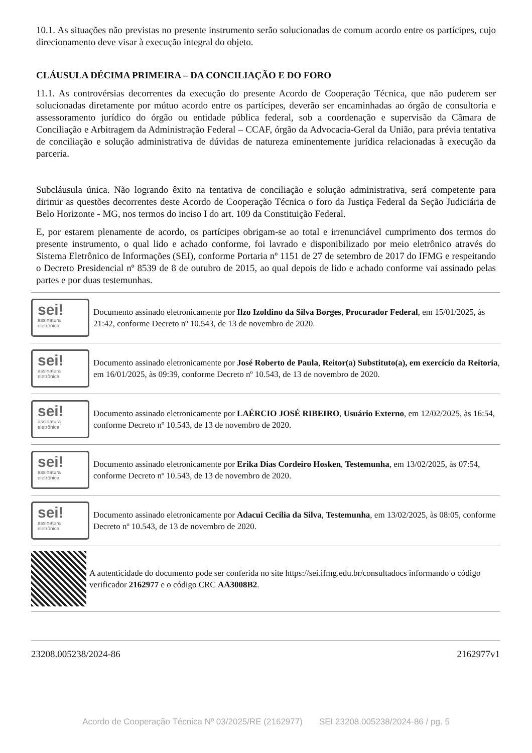10.1. As situações não previstas no presente instrumento serão solucionadas de comum acordo entre os partícipes, cujo direcionamento deve visar à execução integral do objeto.
CLÁUSULA DÉCIMA PRIMEIRA – DA CONCILIAÇÃO E DO FORO
11.1. As controvérsias decorrentes da execução do presente Acordo de Cooperação Técnica, que não puderem ser solucionadas diretamente por mútuo acordo entre os partícipes, deverão ser encaminhadas ao órgão de consultoria e assessoramento jurídico do órgão ou entidade pública federal, sob a coordenação e supervisão da Câmara de Conciliação e Arbitragem da Administração Federal – CCAF, órgão da Advocacia-Geral da União, para prévia tentativa de conciliação e solução administrativa de dúvidas de natureza eminentemente jurídica relacionadas à execução da parceria.
Subcláusula única. Não logrando êxito na tentativa de conciliação e solução administrativa, será competente para dirimir as questões decorrentes deste Acordo de Cooperação Técnica o foro da Justiça Federal da Seção Judiciária de Belo Horizonte - MG, nos termos do inciso I do art. 109 da Constituição Federal.
E, por estarem plenamente de acordo, os partícipes obrigam-se ao total e irrenunciável cumprimento dos termos do presente instrumento, o qual lido e achado conforme, foi lavrado e disponibilizado por meio eletrônico através do Sistema Eletrônico de Informações (SEI), conforme Portaria nº 1151 de 27 de setembro de 2017 do IFMG e respeitando o Decreto Presidencial nº 8539 de 8 de outubro de 2015, ao qual depois de lido e achado conforme vai assinado pelas partes e por duas testemunhas.
sei!
assinatura eletrônica
Documento assinado eletronicamente por Ilzo Izoldino da Silva Borges, Procurador Federal, em 15/01/2025, às 21:42, conforme Decreto nº 10.543, de 13 de novembro de 2020.
sei!
assinatura eletrônica
Documento assinado eletronicamente por José Roberto de Paula, Reitor(a) Substituto(a), em exercício da Reitoria, em 16/01/2025, às 09:39, conforme Decreto nº 10.543, de 13 de novembro de 2020.
sei!
assinatura eletrônica
Documento assinado eletronicamente por LAÉRCIO JOSÉ RIBEIRO, Usuário Externo, em 12/02/2025, às 16:54, conforme Decreto nº 10.543, de 13 de novembro de 2020.
sei!
assinatura eletrônica
Documento assinado eletronicamente por Erika Dias Cordeiro Hosken, Testemunha, em 13/02/2025, às 07:54, conforme Decreto nº 10.543, de 13 de novembro de 2020.
sei!
assinatura eletrônica
Documento assinado eletronicamente por Adacui Cecilia da Silva, Testemunha, em 13/02/2025, às 08:05, conforme Decreto nº 10.543, de 13 de novembro de 2020.
A autenticidade do documento pode ser conferida no site https://sei.ifmg.edu.br/consultadocs informando o código verificador 2162977 e o código CRC AA3008B2.
23208.005238/2024-86 2162977v1
Acordo de Cooperação Técnica Nº 03/2025/RE (2162977) SEI 23208.005238/2024-86 / pg. 5